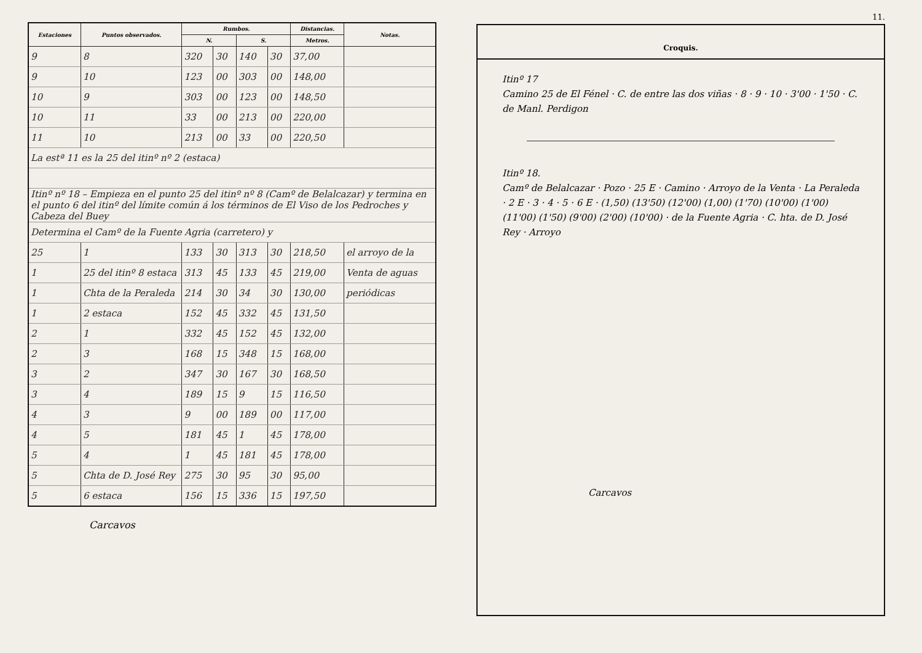| Estaciones | Puntos observados. | Rumbos. | | | | Distancias. | Notas. |
| --- | --- | --- | --- | --- | --- | --- | --- |
| | | N. | | S. | | Metros. | |
| 9 | 8 | 320 | 30 | 140 | 30 | 37,00 | |
| 9 | 10 | 123 | 00 | 303 | 00 | 148,00 | |
| 10 | 9 | 303 | 00 | 123 | 00 | 148,50 | |
| 10 | 11 | 33 | 00 | 213 | 00 | 220,00 | |
| 11 | 10 | 213 | 00 | 33 | 00 | 220,50 | |
| La estª 11 es la 25 del itinº nº 2 (estaca) | | | | | | | |
| Itinº nº 18 – Empieza en el punto 25 del itinº nº 8 (Camº de Belalcazar) y termina en el punto 6 del itinº del límite común á los términos de El Viso de los Pedroches y Cabeza del Buey | | | | | | | |
| Determina el Camº de la Fuente Agria (carretero) y | | | | | | | |
| 25 | 1 | 133 | 30 | 313 | 30 | 218,50 | el arroyo de la |
| 1 | 25 del itinº 8 estaca | 313 | 45 | 133 | 45 | 219,00 | Venta de aguas |
| 1 | Chta de la Peraleda | 214 | 30 | 34 | 30 | 130,00 | periódicas |
| 1 | 2 estaca | 152 | 45 | 332 | 45 | 131,50 | |
| 2 | 1 | 332 | 45 | 152 | 45 | 132,00 | |
| 2 | 3 | 168 | 15 | 348 | 15 | 168,00 | |
| 3 | 2 | 347 | 30 | 167 | 30 | 168,50 | |
| 3 | 4 | 189 | 15 | 9 | 15 | 116,50 | |
| 4 | 3 | 9 | 00 | 189 | 00 | 117,00 | |
| 4 | 5 | 181 | 45 | 1 | 45 | 178,00 | |
| 5 | 4 | 1 | 45 | 181 | 45 | 178,00 | |
| 5 | Chta de D. José Rey | 275 | 30 | 95 | 30 | 95,00 | |
| 5 | 6 estaca | 156 | 15 | 336 | 15 | 197,50 | |
Carcavos
11.
Croquis.
Itinº 17
Camino 25 de El Fénel · C. de entre las dos viñas · 8 · 9 · 10 · 3'00 · 1'50 · C. de Manl. Perdigon
Itinº 18.
Camº de Belalcazar · Pozo · 25 E · Camino · Arroyo de la Venta · La Peraleda · 2 E · 3 · 4 · 5 · 6 E · (1,50) (13'50) (12'00) (1,00) (1'70) (10'00) (1'00) (11'00) (1'50) (9'00) (2'00) (10'00) · de la Fuente Agria · C. hta. de D. José Rey · Arroyo
Carcavos